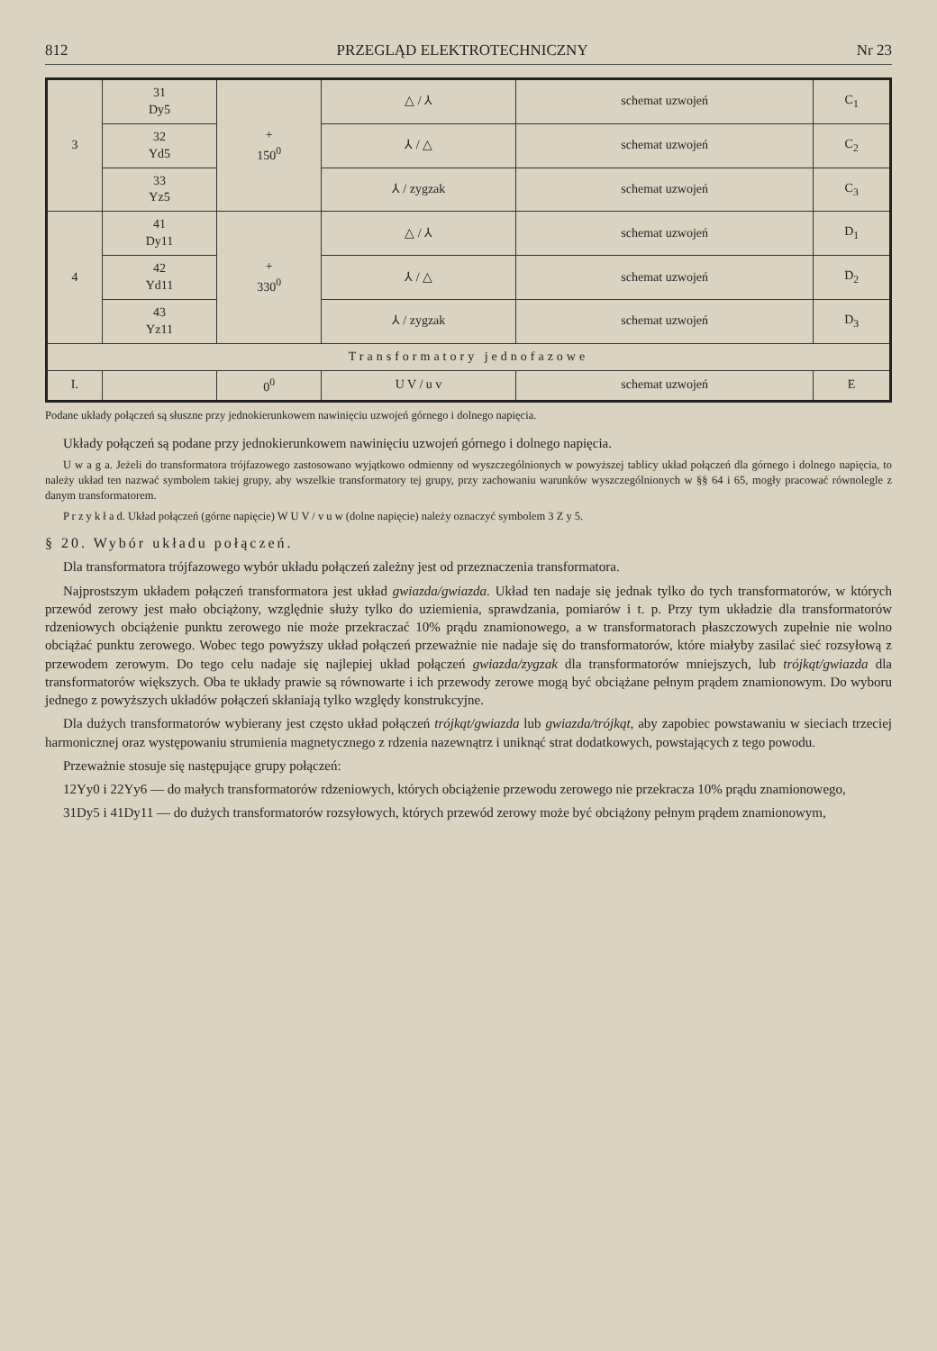812 PRZEGLĄD ELEKTROTECHNICZNY Nr 23
| 3 | 31 Dy5 | + 150<sup>0</sup> | △ / ⅄ | schemat uzwojeń | C<sub>1</sub> |
| | 32 Yd5 | | ⅄ / △ | schemat uzwojeń | C<sub>2</sub> |
| | 33 Yz5 | | ⅄ / zygzak | schemat uzwojeń | C<sub>3</sub> |
| 4 | 41 Dy11 | + 330<sup>0</sup> | △ / ⅄ | schemat uzwojeń | D<sub>1</sub> |
| | 42 Yd11 | | ⅄ / △ | schemat uzwojeń | D<sub>2</sub> |
| | 43 Yz11 | | ⅄ / zygzak | schemat uzwojeń | D<sub>3</sub> |
| Transformatory jednofazowe | | | | | |
| I. | | 0<sup>0</sup> | U V / u v | schemat uzwojeń | E |
Podane układy połączeń są słuszne przy jednokierunkowem nawinięciu uzwojeń górnego i dolnego napięcia.
Układy połączeń są podane przy jednokierunkowem nawinięciu uzwojeń górnego i dolnego napięcia.
U w a g a. Jeżeli do transformatora trójfazowego zastosowano wyjątkowo odmienny od wyszczególnionych w powyższej tablicy układ połączeń dla górnego i dolnego napięcia, to należy układ ten nazwać symbolem takiej grupy, aby wszelkie transformatory tej grupy, przy zachowaniu warunków wyszczególnionych w §§ 64 i 65, mogły pracować równolegle z danym transformatorem.
P r z y k ł a d. Układ połączeń (górne napięcie) W U V / v u w (dolne napięcie) należy oznaczyć symbolem 3 Z y 5.
§ 20. Wybór układu połączeń.
Dla transformatora trójfazowego wybór układu połączeń zależny jest od przeznaczenia transformatora.
Najprostszym układem połączeń transformatora jest układ gwiazda/gwiazda. Układ ten nadaje się jednak tylko do tych transformatorów, w których przewód zerowy jest mało obciążony, względnie służy tylko do uziemienia, sprawdzania, pomiarów i t. p. Przy tym układzie dla transformatorów rdzeniowych obciążenie punktu zerowego nie może przekraczać 10% prądu znamionowego, a w transformatorach płaszczowych zupełnie nie wolno obciążać punktu zerowego. Wobec tego powyższy układ połączeń przeważnie nie nadaje się do transformatorów, które miałyby zasilać sieć rozsyłową z przewodem zerowym. Do tego celu nadaje się najlepiej układ połączeń gwiazda/zygzak dla transformatorów mniejszych, lub trójkąt/gwiazda dla transformatorów większych. Oba te układy prawie są równowarte i ich przewody zerowe mogą być obciążane pełnym prądem znamionowym. Do wyboru jednego z powyższych układów połączeń skłaniają tylko względy konstrukcyjne.
Dla dużych transformatorów wybierany jest często układ połączeń trójkąt/gwiazda lub gwiazda/trójkąt, aby zapobiec powstawaniu w sieciach trzeciej harmonicznej oraz występowaniu strumienia magnetycznego z rdzenia nazewnątrz i uniknąć strat dodatkowych, powstających z tego powodu.
Przeważnie stosuje się następujące grupy połączeń:
12Yy0 i 22Yy6 — do małych transformatorów rdzeniowych, których obciążenie przewodu zerowego nie przekracza 10% prądu znamionowego,
31Dy5 i 41Dy11 — do dużych transformatorów rozsyłowych, których przewód zerowy może być obciążony pełnym prądem znamionowym,